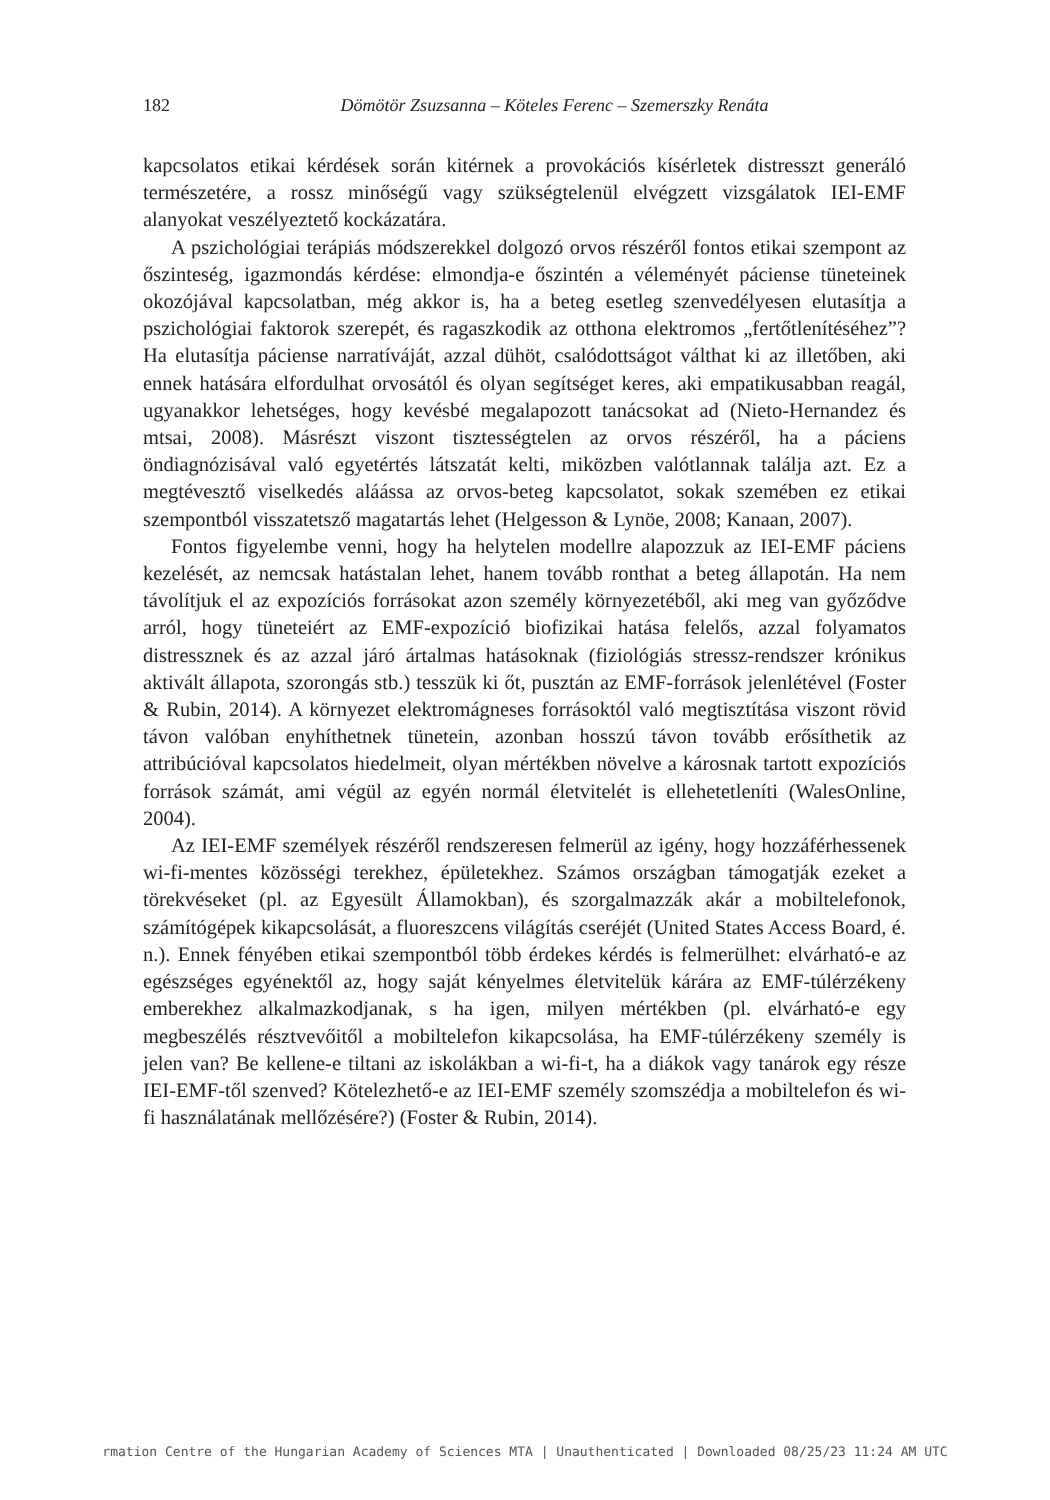182
Dömötör Zsuzsanna – Köteles Ferenc – Szemerszky Renáta
kapcsolatos etikai kérdések során kitérnek a provokációs kísérletek distresszt generáló természetére, a rossz minőségű vagy szükségtelenül elvégzett vizsgálatok IEI-EMF alanyokat veszélyeztető kockázatára.
A pszichológiai terápiás módszerekkel dolgozó orvos részéről fontos etikai szempont az őszinteség, igazmondás kérdése: elmondja-e őszintén a véleményét páciense tüneteinek okozójával kapcsolatban, még akkor is, ha a beteg esetleg szenvedélyesen elutasítja a pszichológiai faktorok szerepét, és ragaszkodik az otthona elektromos „fertőtlenítéséhez”? Ha elutasítja páciense narratíváját, azzal dühöt, csalódottságot válthat ki az illetőben, aki ennek hatására elfordulhat orvosától és olyan segítséget keres, aki empatikusabban reagál, ugyanakkor lehetséges, hogy kevésbé megalapozott tanácsokat ad (Nieto-Hernandez és mtsai, 2008). Másrészt viszont tisztességtelen az orvos részéről, ha a páciens öndiagnózisával való egyetértés látszatát kelti, miközben valótlannak találja azt. Ez a megtévesztő viselkedés aláássa az orvos-beteg kapcsolatot, sokak szemében ez etikai szempontból visszatetsző magatartás lehet (Helgesson & Lynöe, 2008; Kanaan, 2007).
Fontos figyelembe venni, hogy ha helytelen modellre alapozzuk az IEI-EMF páciens kezelését, az nemcsak hatástalan lehet, hanem tovább ronthat a beteg állapotán. Ha nem távolítjuk el az expozíciós forrásokat azon személy környezetéből, aki meg van győződve arról, hogy tüneteiért az EMF-expozíció biofizikai hatása felelős, azzal folyamatos distressznek és az azzal járó ártalmas hatásoknak (fiziológiás stressz-rendszer krónikus aktivált állapota, szorongás stb.) tesszük ki őt, pusztán az EMF-források jelenlétével (Foster & Rubin, 2014). A környezet elektromágneses forrásoktól való megtisztítása viszont rövid távon valóban enyhíthetnek tünetein, azonban hosszú távon tovább erősíthetik az attribúcióval kapcsolatos hiedelmeit, olyan mértékben növelve a károsnak tartott expozíciós források számát, ami végül az egyén normál életvitelét is ellehetetleníti (WalesOnline, 2004).
Az IEI-EMF személyek részéről rendszeresen felmerül az igény, hogy hozzáférhessenek wi-fi-mentes közösségi terekhez, épületekhez. Számos országban támogatják ezeket a törekvéseket (pl. az Egyesült Államokban), és szorgalmazzák akár a mobiltelefonok, számítógépek kikapcsolását, a fluoreszcens világítás cseréjét (United States Access Board, é. n.). Ennek fényében etikai szempontból több érdekes kérdés is felmerülhet: elvárható-e az egészséges egyénektől az, hogy saját kényelmes életvitelük kárára az EMF-túlérzékeny emberekhez alkalmazkodjanak, s ha igen, milyen mértékben (pl. elvárható-e egy megbeszélés résztvevőitől a mobiltelefon kikapcsolása, ha EMF-túlérzékeny személy is jelen van? Be kellene-e tiltani az iskolákban a wi-fi-t, ha a diákok vagy tanárok egy része IEI-EMF-től szenved? Kötelezhető-e az IEI-EMF személy szomszédja a mobiltelefon és wi-fi használatának mellőzésére?) (Foster & Rubin, 2014).
rmation Centre of the Hungarian Academy of Sciences MTA | Unauthenticated | Downloaded 08/25/23 11:24 AM UTC